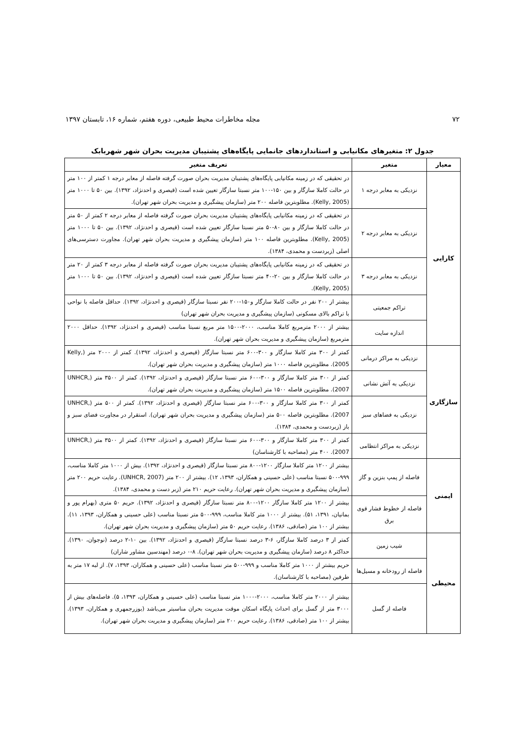۷۲ مجله مخاطرات محیط طبیعی، دوره هفتم، شماره ۱۶، تابستان ۱۳۹۷
جدول ۲: متغیرهای مکانیابی و استانداردهای جانمایی پایگاه‌های پشتیبان مدیریت بحران شهر شهربابک
| معیار | متغیر | تعریف متغیر |
| --- | --- | --- |
| کارایی | نزدیکی به معابر درجه ۱ | در تحقیقی که در زمینه مکانیابی پایگاه‌های پشتیبان مدیریت بحران صورت گرفته فاصله از معابر درجه ۱ کمتر از ۱۰۰ متر در حالت کاملا سازگار و بین ۱۵۰-۱۰۰ متر نسبتا سازگار تعیین شده است (قیصری و احدنژاد، ۱۳۹۲). بین ۵۰ تا ۱۰۰۰ متر (Kelly, 2005). مطلوبترین فاصله ۲۰۰ متر (سازمان پیشگیری و مدیریت بحران شهر تهران). |
| | نزدیکی به معابر درجه ۲ | در تحقیقی که در زمینه مکانیابی پایگاه‌های پشتیبان مدیریت بحران صورت گرفته فاصله از معابر درجه ۲ کمتر از ۵۰ متر در حالت کاملا سازگار و بین ۸۰-۵۰ متر نسبتا سازگار تعیین شده است (قیصری و احدنژاد، ۱۳۹۲). بین ۵۰ تا ۱۰۰۰ متر (Kelly, 2005). مطلوبترین فاصله ۱۰۰ متر (سازمان پیشگیری و مدیریت بحران شهر تهران). مجاورت دسترسی‌های اصلی (زبردست و محمدی، ۱۳۸۴). |
| | نزدیکی به معابر درجه ۳ | در تحقیقی که در زمینه مکانیابی پایگاه‌های پشتیبان مدیریت بحران صورت گرفته فاصله از معابر درجه ۳ کمتر از ۲۰ متر در حالت کاملا سازگار و بین ۲۰-۴۰ متر نسبتا سازگار تعیین شده است (قیصری و احدنژاد، ۱۳۹۲). بین ۵۰ تا ۱۰۰۰ متر (Kelly, 2005). |
| | تراکم جمعیتی | بیشتر از ۲۰۰ نفر در حالت کاملا سازگار و۱۵۰-۲۰۰ نفر نسبتا سازگار (قیصری و احدنژاد، ۱۳۹۲). حداقل فاصله با نواحی با تراکم بالای مسکونی (سازمان پیشگیری و مدیریت بحران شهر تهران) |
| | اندازه سایت | بیشتر از ۲۰۰۰ مترمربع کاملا مناسب، ۲۰۰۰-۱۵۰۰ متر مربع نسبتا مناسب (قیصری و احدنژاد، ۱۳۹۲). حداقل ۲۰۰۰ مترمربع (سازمان پیشگیری و مدیریت بحران شهر تهران). |
| سازگاری | نزدیکی به مراکز درمانی | کمتر از ۳۰۰ متر کاملا سازگار و ۳۰۰-۶۰۰ متر نسبتا سازگار (قیصری و احدنژاد، ۱۳۹۲). کمتر از ۲۰۰۰ متر (Kelly, 2005). مطلوبترین فاصله ۱۰۰۰ متر (سازمان پیشگیری و مدیریت بحران شهر تهران). |
| | نزدیکی به آتش نشانی | کمتر از ۳۰۰ متر کاملا سازگار و ۳۰۰-۶۰۰ متر نسبتا سازگار (قیصری و احدنژاد، ۱۳۹۲). کمتر از ۳۵۰۰ متر (UNHCR, 2007). مطلوبترین فاصله ۱۵۰۰ متر (سازمان پیشگیری و مدیریت بحران شهر تهران). |
| | نزدیکی به فضاهای سبز | کمتر از ۳۰۰ متر کاملا سازگار و ۳۰۰-۶۰۰ متر نسبتا سازگار (قیصری و احدنژاد، ۱۳۹۲). کمتر از ۵۰۰ متر (UNHCR, 2007). مطلوبترین فاصله ۵۰۰ متر (سازمان پیشگیری و مدیریت بحران شهر تهران). استقرار در مجاورت فضای سبز و باز (زبردست و محمدی، ۱۳۸۴). |
| | نزدیکی به مراکز انتظامی | کمتر از ۳۰۰ متر کاملا سازگار و ۳۰۰-۶۰۰ متر نسبتا سازگار (قیصری و احدنژاد، ۱۳۹۲). کمتر از ۳۵۰۰ متر (UNHCR, 2007). ۴۰۰ متر (مصاحبه با کارشناسان) |
| ایمنی | فاصله از پمپ بنزین و گاز | بیشتر از ۱۲۰۰ متر کاملا سازگار ۱۲۰۰-۸۰۰ متر نسبتا سازگار (قیصری و احدنژاد، ۱۳۹۲). بیش از ۱۰۰۰ متر کاملا مناسب، ۹۹۹-۵۰۰ نسبتا مناسب (علی حسینی و همکاران، ۱۳۹۳، ۱۲). بیشتر از ۲۰۰ متر (UNHCR, 2007). رعایت حریم ۲۰۰ متر (سازمان پیشگیری و مدیریت بحران شهر تهران). رعایت حریم ۲۱۰ متر (زبر دست و محمدی، ۱۳۸۴). |
| | فاصله از خطوط فشار قوی برق | بیشتر از ۱۲۰۰ متر کاملا سازگار ۱۲۰۰-۸۰۰ متر نسبتا سازگار (قیصری و احدنژاد، ۱۳۹۲). حریم ۵۰ متری (بهرام پور و بمانیان، ۱۳۹۱، ۵۱). بیشتر از ۱۰۰۰ متر کاملا مناسب، ۹۹۹-۵۰۰ متر نسبتا مناسب (علی حسینی و همکاران، ۱۳۹۳، ۱۱). بیشتر از ۱۰۰ متر (صادقی، ۱۳۸۶). رعایت حریم ۵۰ متر (سازمان پیشگیری و مدیریت بحران شهر تهران). |
| محیطی | شیب زمین | کمتر از ۳ درصد کاملا سازگار، ۶-۳ درصد نسبتا سازگار (قیصری و احدنژاد، ۱۳۹۲). بین ۱۰-۲ درصد (نوجوان، ۱۳۹۰). حداکثر ۸ درصد (سازمان پیشگیری و مدیریت بحران شهر تهران). ۸-۰ درصد (مهندسین مشاور شاران) |
| | فاصله از رودخانه و مسیل‌ها | حریم بیشتر از ۱۰۰۰ متر کاملا مناسب و ۹۹۹-۵۰۰ متر نسبتا مناسب (علی حسینی و همکاران، ۱۳۹۳، ۷). از لبه ۱۷ متر به طرفین (مصاحبه با کارشناسان). |
| | فاصله از گسل | بیشتر از ۲۰۰۰ متر کاملا مناسب، ۲۰۰۰-۱۰۰۰ متر نسبتا مناسب (علی حسینی و همکاران، ۱۳۹۳، ۵). فاصله‌های بیش از ۳۰۰۰ متر از گسل برای احداث پایگاه اسکان موقت مدیریت بحران مناسبتر می‌باشد (بوزرجمهری و همکاران، ۱۳۹۳). بیشتر از ۱۰۰ متر (صادقی، ۱۳۸۶). رعایت حریم ۲۰۰ متر (سازمان پیشگیری و مدیریت بحران شهر تهران). |